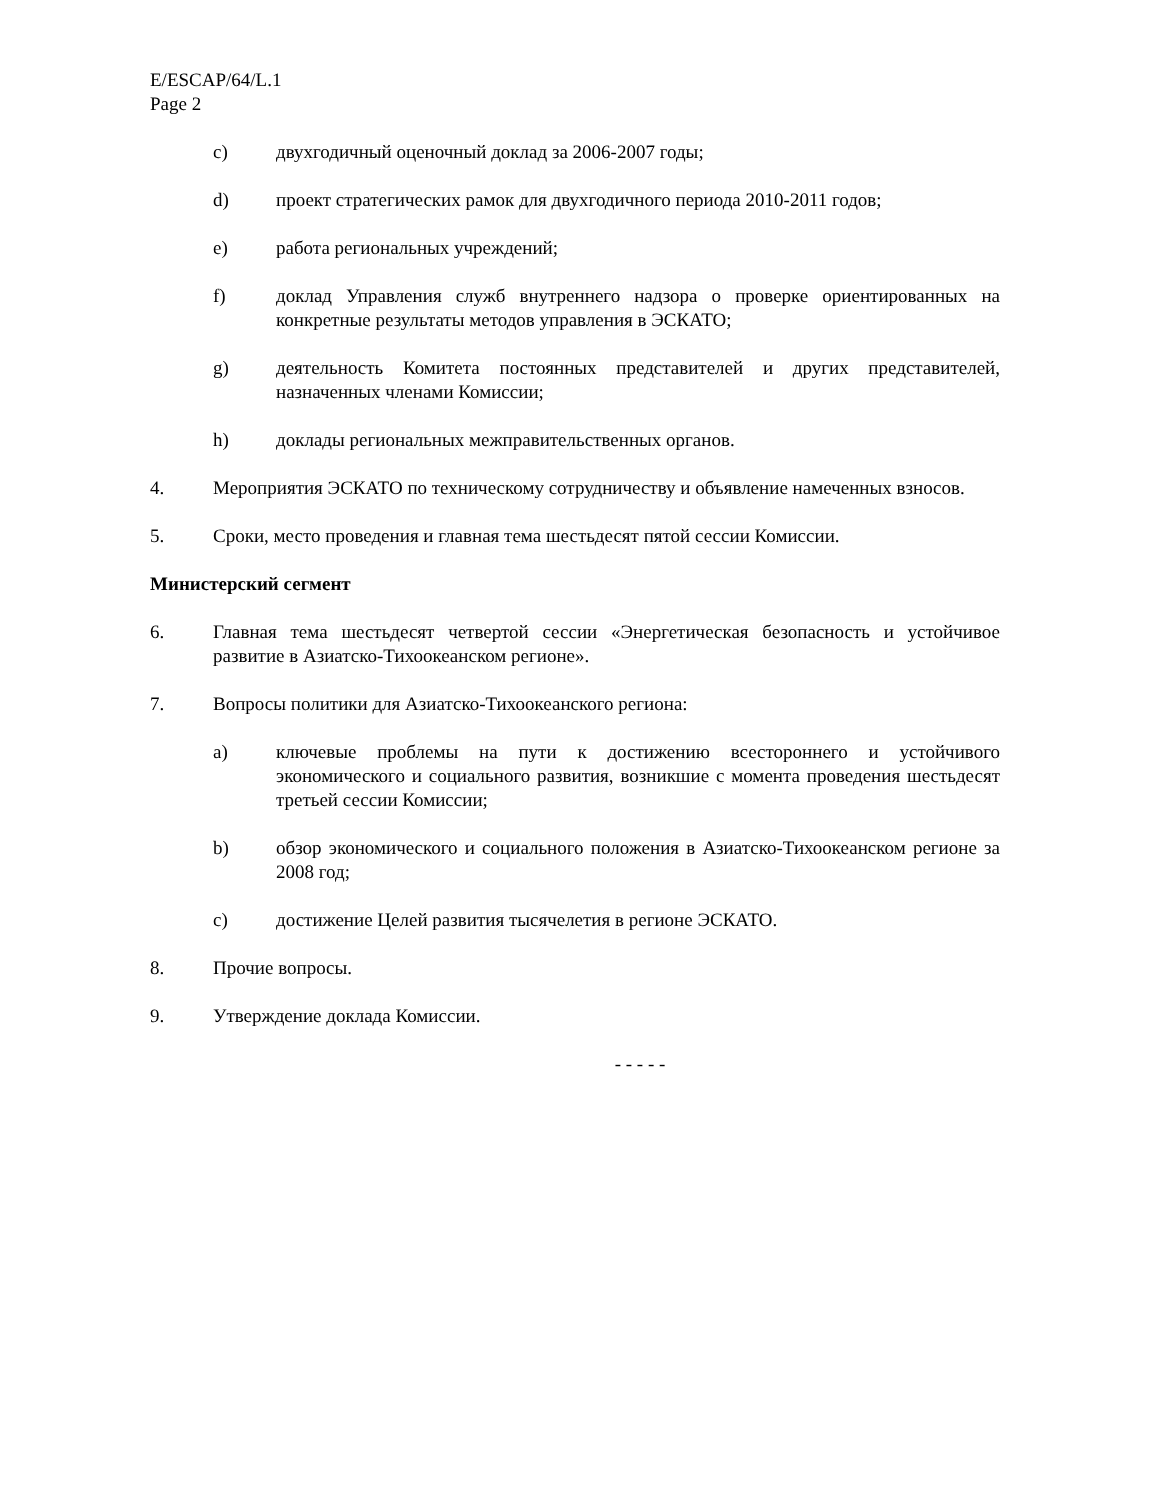E/ESCAP/64/L.1
Page 2
c) двухгодичный оценочный доклад за 2006-2007 годы;
d) проект стратегических рамок для двухгодичного периода 2010-2011 годов;
e) работа региональных учреждений;
f) доклад Управления служб внутреннего надзора о проверке ориентированных на конкретные результаты методов управления в ЭСКАТО;
g) деятельность Комитета постоянных представителей и других представителей, назначенных членами Комиссии;
h) доклады региональных межправительственных органов.
4. Мероприятия ЭСКАТО по техническому сотрудничеству и объявление намеченных взносов.
5. Сроки, место проведения и главная тема шестьдесят пятой сессии Комиссии.
Министерский сегмент
6. Главная тема шестьдесят четвертой сессии «Энергетическая безопасность и устойчивое развитие в Азиатско-Тихоокеанском регионе».
7. Вопросы политики для Азиатско-Тихоокеанского региона:
a) ключевые проблемы на пути к достижению всестороннего и устойчивого экономического и социального развития, возникшие с момента проведения шестьдесят третьей сессии Комиссии;
b) обзор экономического и социального положения в Азиатско-Тихоокеанском регионе за 2008 год;
c) достижение Целей развития тысячелетия в регионе ЭСКАТО.
8. Прочие вопросы.
9. Утверждение доклада Комиссии.
- - - - -